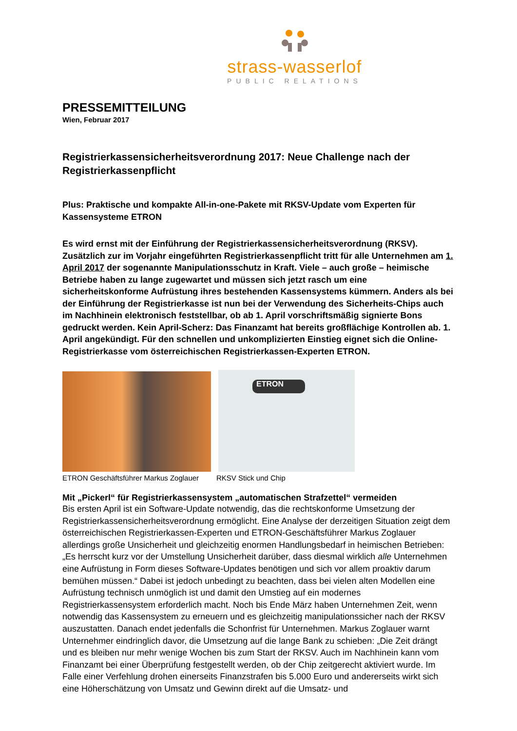strass-wasserlof
PUBLIC RELATIONS
PRESSEMITTEILUNG
Wien, Februar 2017
Registrierkassensicherheitsverordnung 2017: Neue Challenge nach der Registrierkassenpflicht
Plus: Praktische und kompakte All-in-one-Pakete mit RKSV-Update vom Experten für Kassensysteme ETRON
Es wird ernst mit der Einführung der Registrierkassensicherheitsverordnung (RKSV). Zusätzlich zur im Vorjahr eingeführten Registrierkassenpflicht tritt für alle Unternehmen am 1. April 2017 der sogenannte Manipulationsschutz in Kraft. Viele – auch große – heimische Betriebe haben zu lange zugewartet und müssen sich jetzt rasch um eine sicherheitskonforme Aufrüstung ihres bestehenden Kassensystems kümmern. Anders als bei der Einführung der Registrierkasse ist nun bei der Verwendung des Sicherheits-Chips auch im Nachhinein elektronisch feststellbar, ob ab 1. April vorschriftsmäßig signierte Bons gedruckt werden. Kein April-Scherz: Das Finanzamt hat bereits großflächige Kontrollen ab. 1. April angekündigt. Für den schnellen und unkomplizierten Einstieg eignet sich die Online-Registrierkasse vom österreichischen Registrierkassen-Experten ETRON.
ETRON Geschäftsführer Markus Zoglauer
ETRON
RKSV Stick und Chip
Mit „Pickerl“ für Registrierkassensystem „automatischen Strafzettel“ vermeiden
Bis ersten April ist ein Software-Update notwendig, das die rechtskonforme Umsetzung der Registrierkassensicherheitsverordnung ermöglicht. Eine Analyse der derzeitigen Situation zeigt dem österreichischen Registrierkassen-Experten und ETRON-Geschäftsführer Markus Zoglauer allerdings große Unsicherheit und gleichzeitig enormen Handlungsbedarf in heimischen Betrieben: „Es herrscht kurz vor der Umstellung Unsicherheit darüber, dass diesmal wirklich alle Unternehmen eine Aufrüstung in Form dieses Software-Updates benötigen und sich vor allem proaktiv darum bemühen müssen.“ Dabei ist jedoch unbedingt zu beachten, dass bei vielen alten Modellen eine Aufrüstung technisch unmöglich ist und damit den Umstieg auf ein modernes Registrierkassensystem erforderlich macht. Noch bis Ende März haben Unternehmen Zeit, wenn notwendig das Kassensystem zu erneuern und es gleichzeitig manipulationssicher nach der RKSV auszustatten. Danach endet jedenfalls die Schonfrist für Unternehmen. Markus Zoglauer warnt Unternehmer eindringlich davor, die Umsetzung auf die lange Bank zu schieben: „Die Zeit drängt und es bleiben nur mehr wenige Wochen bis zum Start der RKSV. Auch im Nachhinein kann vom Finanzamt bei einer Überprüfung festgestellt werden, ob der Chip zeitgerecht aktiviert wurde. Im Falle einer Verfehlung drohen einerseits Finanzstrafen bis 5.000 Euro und andererseits wirkt sich eine Höherschätzung von Umsatz und Gewinn direkt auf die Umsatz- und